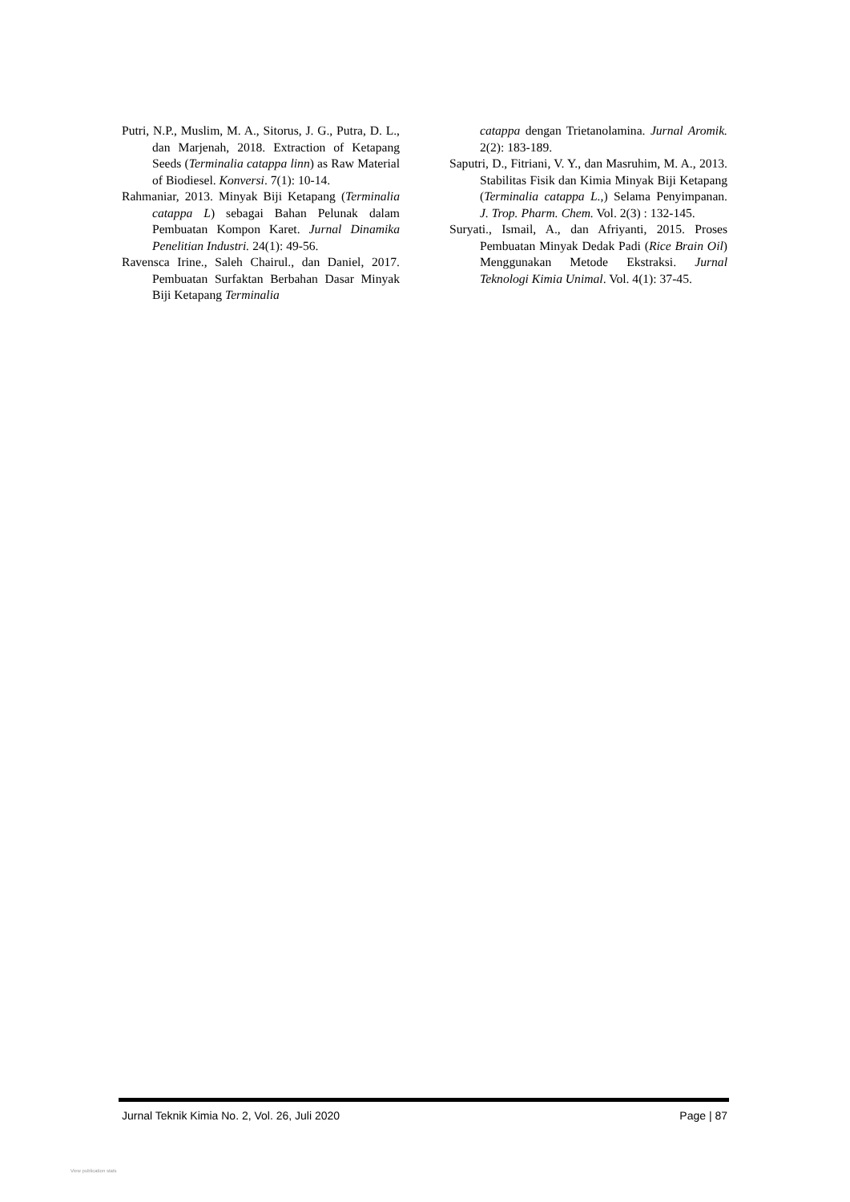Putri, N.P., Muslim, M. A., Sitorus, J. G., Putra, D. L., dan Marjenah, 2018. Extraction of Ketapang Seeds (Terminalia catappa linn) as Raw Material of Biodiesel. Konversi. 7(1): 10-14.
Rahmaniar, 2013. Minyak Biji Ketapang (Terminalia catappa L) sebagai Bahan Pelunak dalam Pembuatan Kompon Karet. Jurnal Dinamika Penelitian Industri. 24(1): 49-56.
Ravensca Irine., Saleh Chairul., dan Daniel, 2017. Pembuatan Surfaktan Berbahan Dasar Minyak Biji Ketapang Terminalia
catappa dengan Trietanolamina. Jurnal Aromik. 2(2): 183-189.
Saputri, D., Fitriani, V. Y., dan Masruhim, M. A., 2013. Stabilitas Fisik dan Kimia Minyak Biji Ketapang (Terminalia catappa L.,) Selama Penyimpanan. J. Trop. Pharm. Chem. Vol. 2(3) : 132-145.
Suryati., Ismail, A., dan Afriyanti, 2015. Proses Pembuatan Minyak Dedak Padi (Rice Brain Oil) Menggunakan Metode Ekstraksi. Jurnal Teknologi Kimia Unimal. Vol. 4(1): 37-45.
Jurnal Teknik Kimia No. 2, Vol. 26, Juli 2020 Page | 87
View publication stats